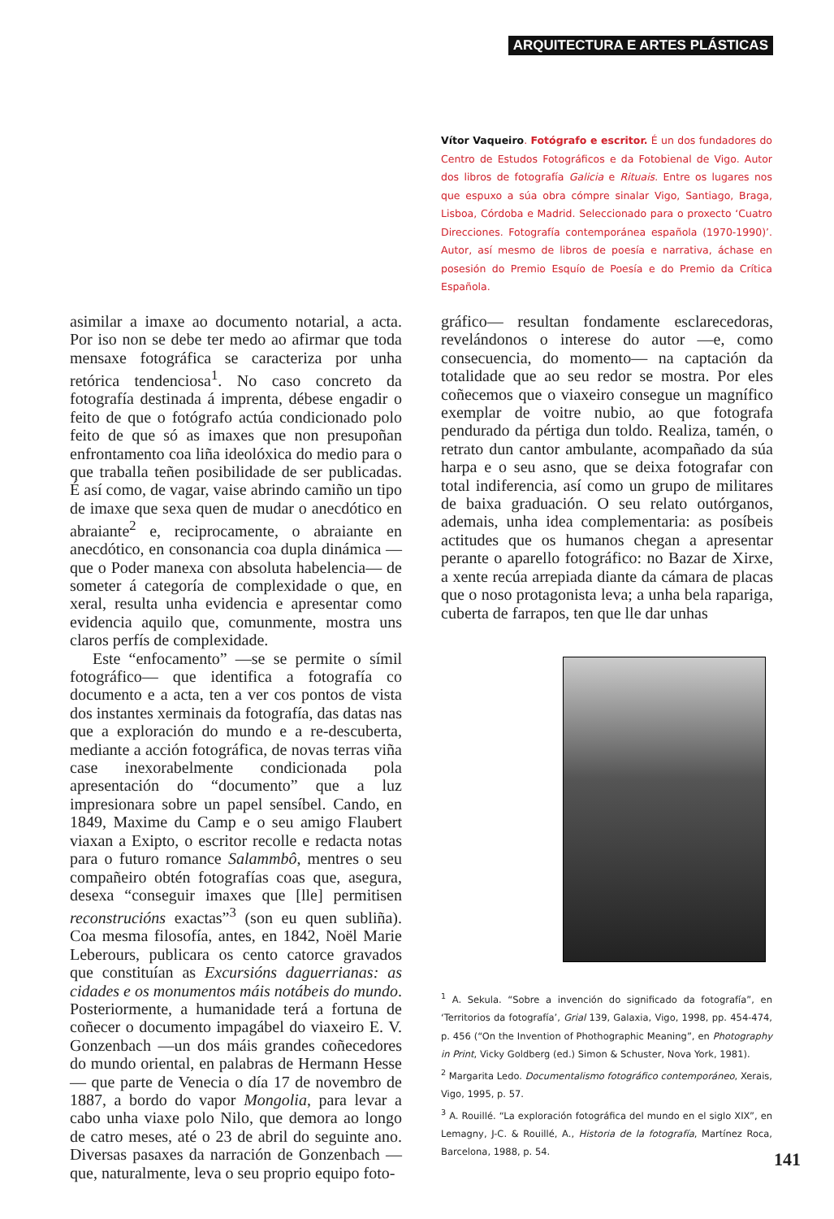ARQUITECTURA E ARTES PLÁSTICAS
Vítor Vaqueiro. Fotógrafo e escritor. É un dos fundadores do Centro de Estudos Fotográficos e da Fotobienal de Vigo. Autor dos libros de fotografía Galicia e Rituais. Entre os lugares nos que espuxo a súa obra cómpre sinalar Vigo, Santiago, Braga, Lisboa, Córdoba e Madrid. Seleccionado para o proxecto ‘Cuatro Direcciones. Fotografía contemporánea española (1970-1990)’. Autor, así mesmo de libros de poesía e narrativa, áchase en posesión do Premio Esquío de Poesía e do Premio da Crítica Española.
asimilar a imaxe ao documento notarial, a acta. Por iso non se debe ter medo ao afirmar que toda mensaxe fotográfica se caracteriza por unha retórica tendenciosa<sup>1</sup>. No caso concreto da fotografía destinada á imprenta, débese engadir o feito de que o fotógrafo actúa condicionado polo feito de que só as imaxes que non presupoñan enfrontamento coa liña ideolóxica do medio para o que traballa teñen posibilidade de ser publicadas. É así como, de vagar, vaise abrindo camiño un tipo de imaxe que sexa quen de mudar o anecdótico en abraiante<sup>2</sup> e, reciprocamente, o abraiante en anecdótico, en consonancia coa dupla dinámica —que o Poder manexa con absoluta habelencia— de someter á categoría de complexidade o que, en xeral, resulta unha evidencia e apresentar como evidencia aquilo que, comunmente, mostra uns claros perfís de complexidade.
Este “enfocamento” —se se permite o símil fotográfico— que identifica a fotografía co documento e a acta, ten a ver cos pontos de vista dos instantes xerminais da fotografía, das datas nas que a exploración do mundo e a re-descuberta, mediante a acción fotográfica, de novas terras viña case inexorabelmente condicionada pola apresentación do “documento” que a luz impresionara sobre un papel sensíbel. Cando, en 1849, Maxime du Camp e o seu amigo Flaubert viaxan a Exipto, o escritor recolle e redacta notas para o futuro romance Salammbô, mentres o seu compañeiro obtén fotografías coas que, asegura, desexa “conseguir imaxes que [lle] permitisen reconstrucións exactas”<sup>3</sup> (son eu quen subliña). Coa mesma filosofía, antes, en 1842, Noël Marie Leberours, publicara os cento catorce gravados que constituían as Excursións daguerrianas: as cidades e os monumentos máis notábeis do mundo. Posteriormente, a humanidade terá a fortuna de coñecer o documento impagábel do viaxeiro E. V. Gonzenbach —un dos máis grandes coñecedores do mundo oriental, en palabras de Hermann Hesse— que parte de Venecia o día 17 de novembro de 1887, a bordo do vapor Mongolia, para levar a cabo unha viaxe polo Nilo, que demora ao longo de catro meses, até o 23 de abril do seguinte ano. Diversas pasaxes da narración de Gonzenbach —que, naturalmente, leva o seu proprio equipo foto-
gráfico— resultan fondamente esclarecedoras, revelándonos o interese do autor —e, como consecuencia, do momento— na captación da totalidade que ao seu redor se mostra. Por eles coñecemos que o viaxeiro consegue un magnífico exemplar de voitre nubio, ao que fotografa pendurado da pértiga dun toldo. Realiza, tamén, o retrato dun cantor ambulante, acompañado da súa harpa e o seu asno, que se deixa fotografar con total indiferencia, así como un grupo de militares de baixa graduación. O seu relato outórganos, ademais, unha idea complementaria: as posíbeis actitudes que os humanos chegan a apresentar perante o aparello fotográfico: no Bazar de Xirxe, a xente recúa arrepiada diante da cámara de placas que o noso protagonista leva; a unha bela rapariga, cuberta de farrapos, ten que lle dar unhas
<sup>1</sup> A. Sekula. “Sobre a invención do significado da fotografía”, en ‘Territorios da fotografía’, Grial 139, Galaxia, Vigo, 1998, pp. 454-474, p. 456 (“On the Invention of Phothographic Meaning”, en Photography in Print, Vicky Goldberg (ed.) Simon & Schuster, Nova York, 1981).
<sup>2</sup> Margarita Ledo. Documentalismo fotográfico contemporáneo, Xerais, Vigo, 1995, p. 57.
<sup>3</sup> A. Rouillé. “La exploración fotográfica del mundo en el siglo XIX”, en Lemagny, J-C. & Rouillé, A., Historia de la fotografía, Martínez Roca, Barcelona, 1988, p. 54.
141